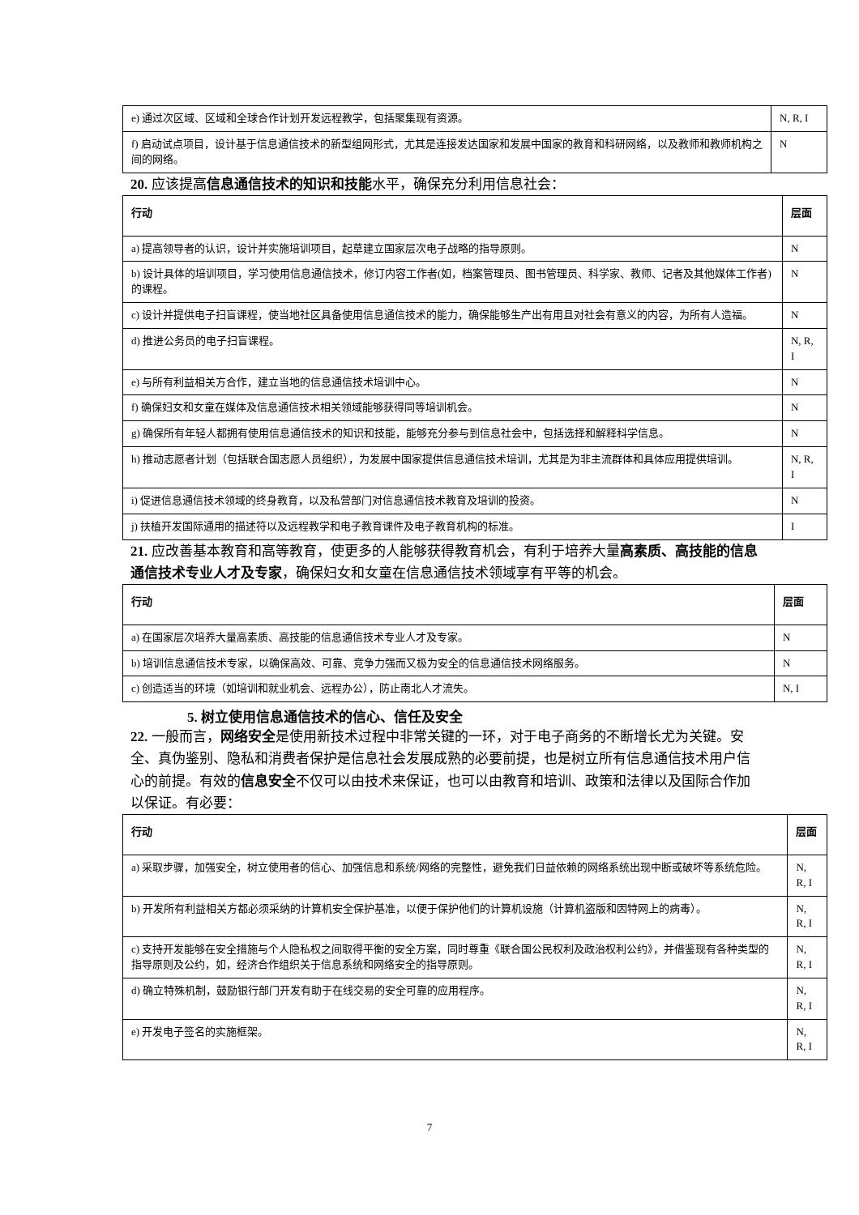| e) 通过次区域、区域和全球合作计划开发远程教学，包括聚集现有资源。 | N, R, I |
| f) 启动试点项目，设计基于信息通信技术的新型组网形式，尤其是连接发达国家和发展中国家的教育和科研网络，以及教师和教师机构之间的网络。 | N |
20. 应该提高信息通信技术的知识和技能水平，确保充分利用信息社会：
| 行动 | 层面 |
| --- | --- |
| a) 提高领导者的认识，设计并实施培训项目，起草建立国家层次电子战略的指导原则。 | N |
| b) 设计具体的培训项目，学习使用信息通信技术，修订内容工作者(如，档案管理员、图书管理员、科学家、教师、记者及其他媒体工作者)的课程。 | N |
| c) 设计并提供电子扫盲课程，使当地社区具备使用信息通信技术的能力，确保能够生产出有用且对社会有意义的内容，为所有人造福。 | N |
| d) 推进公务员的电子扫盲课程。 | N, R, I |
| e) 与所有利益相关方合作，建立当地的信息通信技术培训中心。 | N |
| f) 确保妇女和女童在媒体及信息通信技术相关领域能够获得同等培训机会。 | N |
| g) 确保所有年轻人都拥有使用信息通信技术的知识和技能，能够充分参与到信息社会中，包括选择和解释科学信息。 | N |
| h) 推动志愿者计划（包括联合国志愿人员组织），为发展中国家提供信息通信技术培训，尤其是为非主流群体和具体应用提供培训。 | N, R, I |
| i) 促进信息通信技术领域的终身教育，以及私营部门对信息通信技术教育及培训的投资。 | N |
| j) 扶植开发国际通用的描述符以及远程教学和电子教育课件及电子教育机构的标准。 | I |
21. 应改善基本教育和高等教育，使更多的人能够获得教育机会，有利于培养大量高素质、高技能的信息通信技术专业人才及专家，确保妇女和女童在信息通信技术领域享有平等的机会。
| 行动 | 层面 |
| --- | --- |
| a) 在国家层次培养大量高素质、高技能的信息通信技术专业人才及专家。 | N |
| b) 培训信息通信技术专家，以确保高效、可靠、竞争力强而又极为安全的信息通信技术网络服务。 | N |
| c) 创造适当的环境（如培训和就业机会、远程办公），防止南北人才流失。 | N, I |
5. 树立使用信息通信技术的信心、信任及安全
22. 一般而言，网络安全是使用新技术过程中非常关键的一环，对于电子商务的不断增长尤为关键。安全、真伪鉴别、隐私和消费者保护是信息社会发展成熟的必要前提，也是树立所有信息通信技术用户信心的前提。有效的信息安全不仅可以由技术来保证，也可以由教育和培训、政策和法律以及国际合作加以保证。有必要：
| 行动 | 层面 |
| --- | --- |
| a) 采取步骤，加强安全，树立使用者的信心、加强信息和系统/网络的完整性，避免我们日益依赖的网络系统出现中断或破坏等系统危险。 | N, R, I |
| b) 开发所有利益相关方都必须采纳的计算机安全保护基准，以便于保护他们的计算机设施（计算机盗版和因特网上的病毒）。 | N, R, I |
| c) 支持开发能够在安全措施与个人隐私权之间取得平衡的安全方案，同时尊重《联合国公民权利及政治权利公约》，并借鉴现有各种类型的指导原则及公约，如，经济合作组织关于信息系统和网络安全的指导原则。 | N, R, I |
| d) 确立特殊机制，鼓励银行部门开发有助于在线交易的安全可靠的应用程序。 | N, R, I |
| e) 开发电子签名的实施框架。 | N, R, I |
7